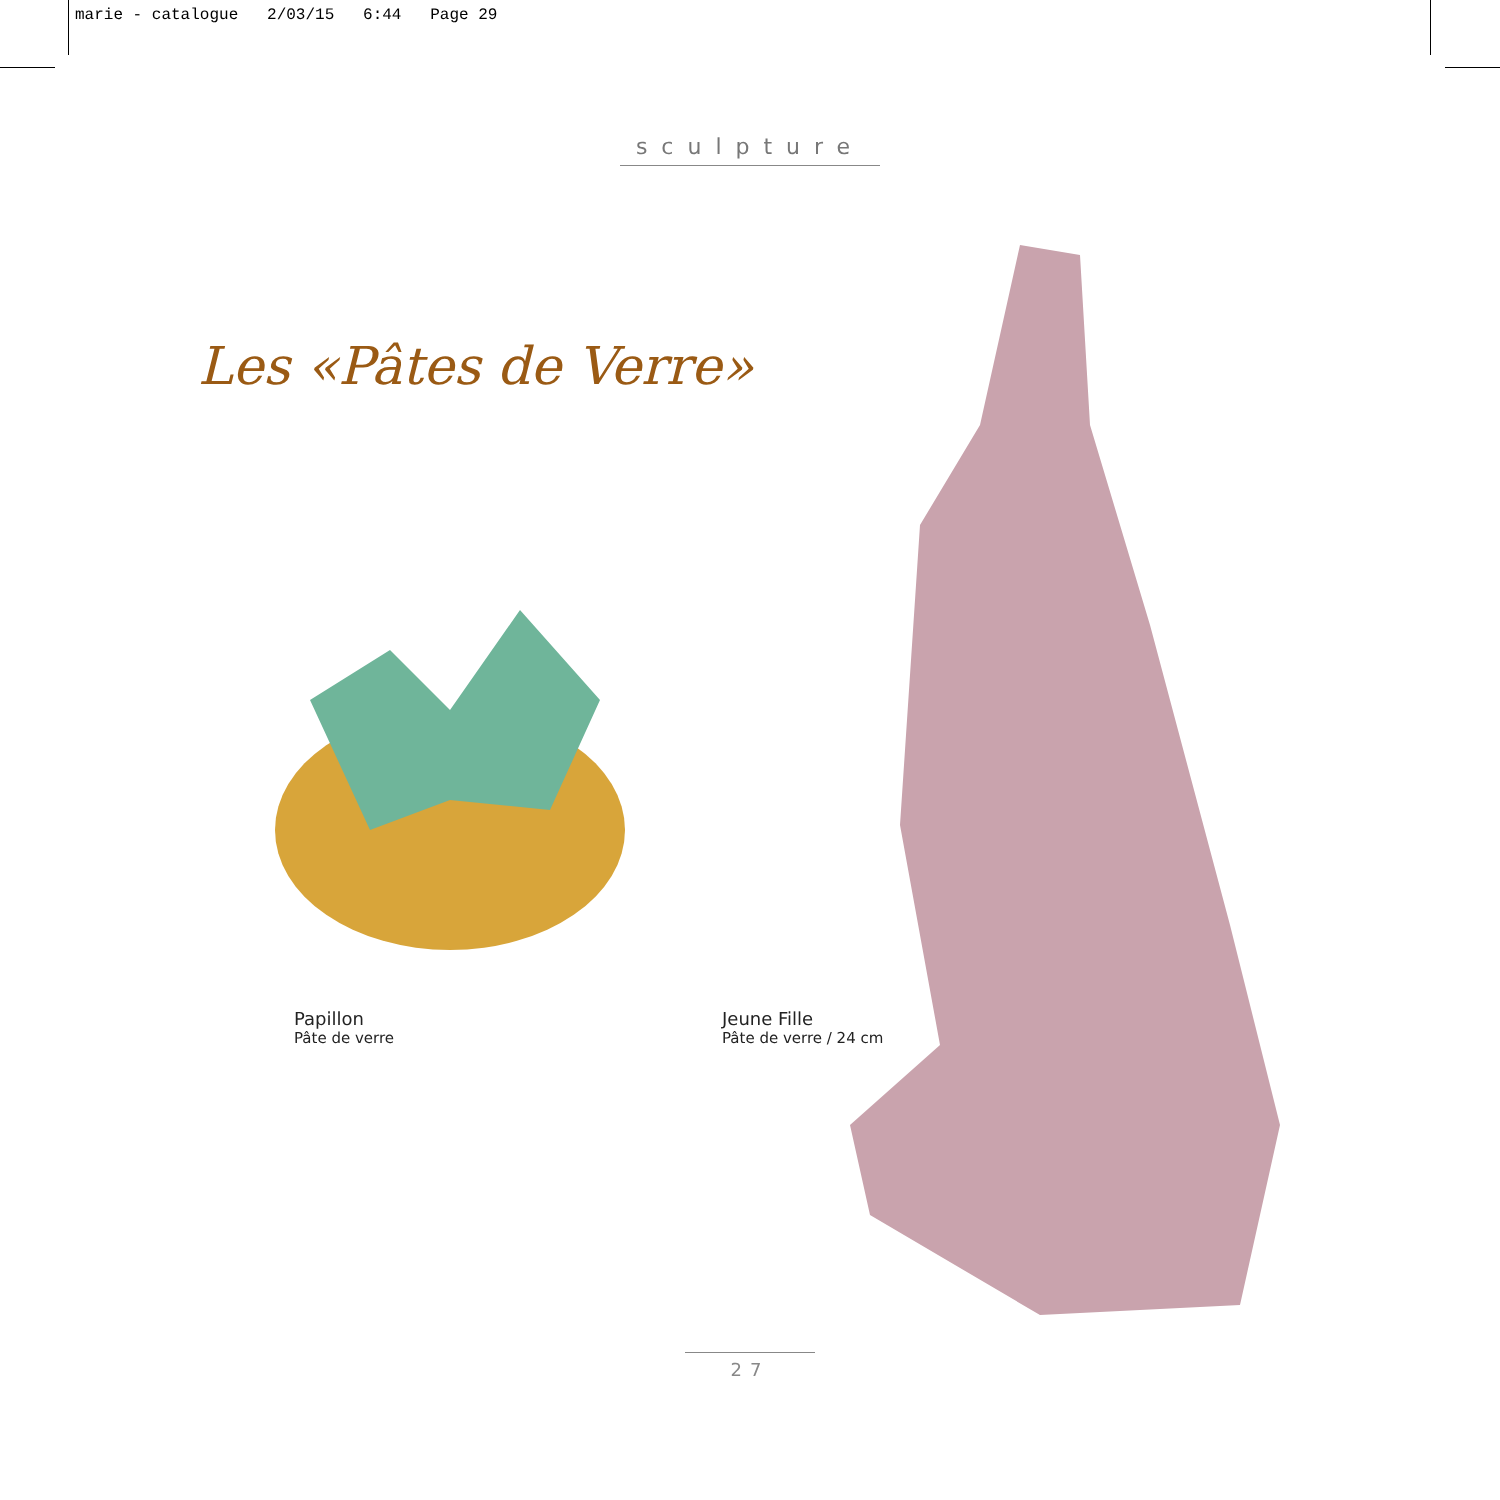marie - catalogue 2/03/15 6:44 Page 29
sculpture
Les «Pâtes de Verre»
Papillon
Pâte de verre
Jeune Fille
Pâte de verre / 24 cm
27